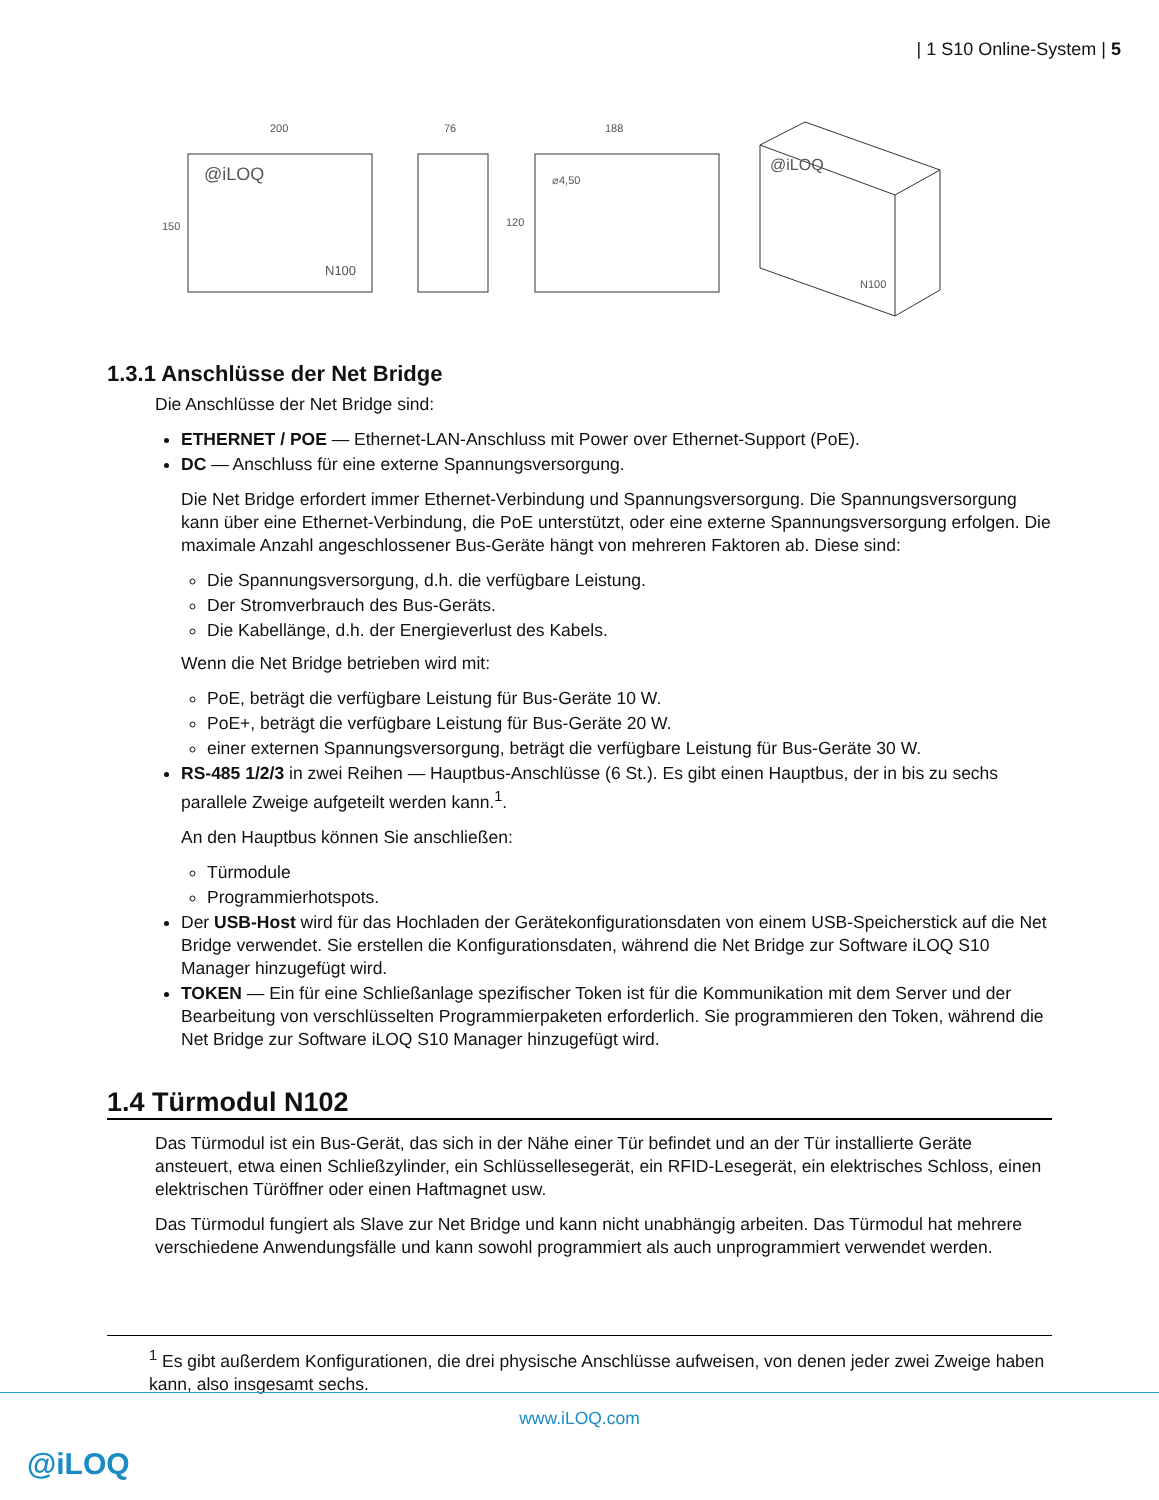| 1 S10 Online-System | 5
200
150
@iLOQ
N100
76
188
120
⌀4,50
@iLOQ
N100
1.3.1 Anschlüsse der Net Bridge
Die Anschlüsse der Net Bridge sind:
ETHERNET / POE — Ethernet-LAN-Anschluss mit Power over Ethernet-Support (PoE).
DC — Anschluss für eine externe Spannungsversorgung.
Die Net Bridge erfordert immer Ethernet-Verbindung und Spannungsversorgung. Die Spannungsversorgung kann über eine Ethernet-Verbindung, die PoE unterstützt, oder eine externe Spannungsversorgung erfolgen. Die maximale Anzahl angeschlossener Bus-Geräte hängt von mehreren Faktoren ab. Diese sind:
Die Spannungsversorgung, d.h. die verfügbare Leistung.
Der Stromverbrauch des Bus-Geräts.
Die Kabellänge, d.h. der Energieverlust des Kabels.
Wenn die Net Bridge betrieben wird mit:
PoE, beträgt die verfügbare Leistung für Bus-Geräte 10 W.
PoE+, beträgt die verfügbare Leistung für Bus-Geräte 20 W.
einer externen Spannungsversorgung, beträgt die verfügbare Leistung für Bus-Geräte 30 W.
RS-485 1/2/3 in zwei Reihen — Hauptbus-Anschlüsse (6 St.). Es gibt einen Hauptbus, der in bis zu sechs parallele Zweige aufgeteilt werden kann.<sup>1</sup>.
An den Hauptbus können Sie anschließen:
Türmodule
Programmierhotspots.
Der USB-Host wird für das Hochladen der Gerätekonfigurationsdaten von einem USB-Speicherstick auf die Net Bridge verwendet. Sie erstellen die Konfigurationsdaten, während die Net Bridge zur Software iLOQ S10 Manager hinzugefügt wird.
TOKEN — Ein für eine Schließanlage spezifischer Token ist für die Kommunikation mit dem Server und der Bearbeitung von verschlüsselten Programmierpaketen erforderlich. Sie programmieren den Token, während die Net Bridge zur Software iLOQ S10 Manager hinzugefügt wird.
1.4 Türmodul N102
Das Türmodul ist ein Bus-Gerät, das sich in der Nähe einer Tür befindet und an der Tür installierte Geräte ansteuert, etwa einen Schließzylinder, ein Schlüssellesegerät, ein RFID-Lesegerät, ein elektrisches Schloss, einen elektrischen Türöffner oder einen Haftmagnet usw.
Das Türmodul fungiert als Slave zur Net Bridge und kann nicht unabhängig arbeiten. Das Türmodul hat mehrere verschiedene Anwendungsfälle und kann sowohl programmiert als auch unprogrammiert verwendet werden.
<sup>1</sup> Es gibt außerdem Konfigurationen, die drei physische Anschlüsse aufweisen, von denen jeder zwei Zweige haben kann, also insgesamt sechs.
www.iLOQ.com
@iLOQ